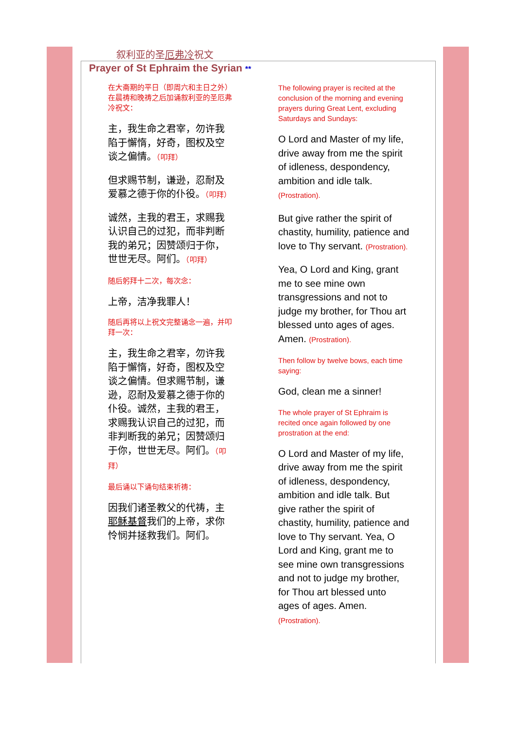叙利亚的圣厄弗冷祝文
Prayer of St Ephraim the Syrian **
在大斋期的平日（即周六和主日之外）在晨祷和晚祷之后加诵叙利亚的圣厄弗冷祝文：
主，我生命之君宰，勿许我陷于懈惰，好奇，图权及空谈之偏情。（叩拜）
但求赐节制，谦逊，忍耐及爱慕之德于你的仆役。（叩拜）
诚然，主我的君王，求赐我认识自己的过犯，而非判断我的弟兄；因赞颂归于你，世世无尽。阿们。（叩拜）
随后躬拜十二次，每次念：
上帝，洁净我罪人！
随后再将以上祝文完整诵念一遍，并叩拜一次：
主，我生命之君宰，勿许我陷于懈惰，好奇，图权及空谈之偏情。但求赐节制，谦逊，忍耐及爱慕之德于你的仆役。诚然，主我的君王，求赐我认识自己的过犯，而非判断我的弟兄；因赞颂归于你，世世无尽。阿们。（叩拜）
最后诵以下诵句结束祈祷：
因我们诸圣教父的代祷，主耶稣基督我们的上帝，求你怜悯并拯救我们。阿们。
The following prayer is recited at the conclusion of the morning and evening prayers during Great Lent, excluding Saturdays and Sundays:
O Lord and Master of my life, drive away from me the spirit of idleness, despondency, ambition and idle talk. (Prostration).
But give rather the spirit of chastity, humility, patience and love to Thy servant. (Prostration).
Yea, O Lord and King, grant me to see mine own transgressions and not to judge my brother, for Thou art blessed unto ages of ages. Amen. (Prostration).
Then follow by twelve bows, each time saying:
God, clean me a sinner!
The whole prayer of St Ephraim is recited once again followed by one prostration at the end:
O Lord and Master of my life, drive away from me the spirit of idleness, despondency, ambition and idle talk. But give rather the spirit of chastity, humility, patience and love to Thy servant. Yea, O Lord and King, grant me to see mine own transgressions and not to judge my brother, for Thou art blessed unto ages of ages. Amen. (Prostration).